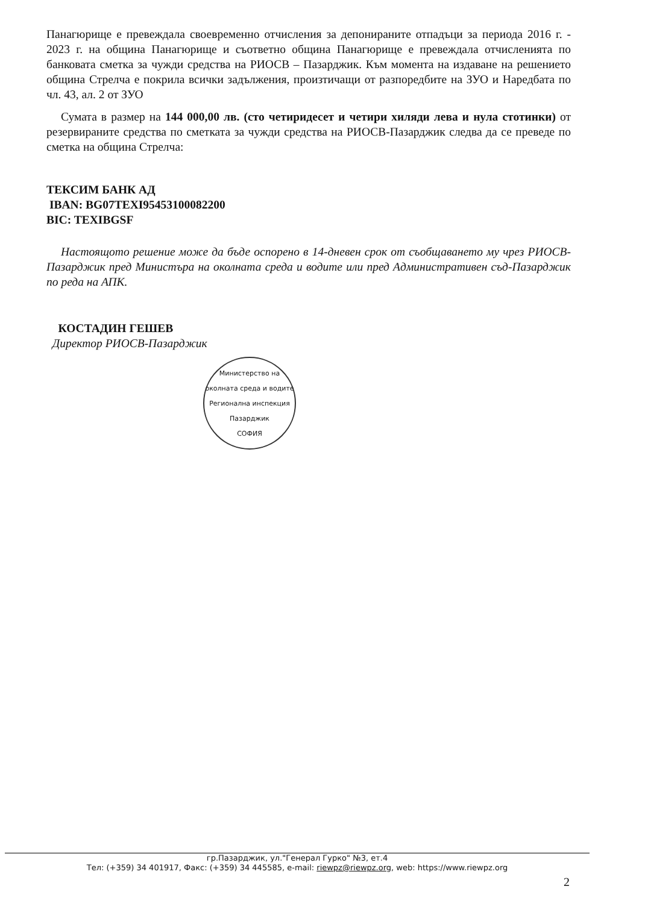Панагюрище е превеждала своевременно отчисления за депонираните отпадъци за периода 2016 г. - 2023 г. на община Панагюрище и съответно община Панагюрище е превеждала отчисленията по банковата сметка за чужди средства на РИОСВ – Пазарджик. Към момента на издаване на решението община Стрелча е покрила всички задължения, произтичащи от разпоредбите на ЗУО и Наредбата по чл. 43, ал. 2 от ЗУО
Сумата в размер на 144 000,00 лв. (сто четиридесет и четири хиляди лева и нула стотинки) от резервираните средства по сметката за чужди средства на РИОСВ-Пазарджик следва да се преведе по сметка на община Стрелча:
ТЕКСИМ БАНК АД
IBAN: BG07TEXI95453100082200
BIC: TEXIBGSF
Настоящото решение може да бъде оспорено в 14-дневен срок от съобщаването му чрез РИОСВ-Пазарджик пред Министъра на околната среда и водите или пред Административен съд-Пазарджик по реда на АПК.
КОСТАДИН ГЕШЕВ
Директор РИОСВ-Пазарджик
Министерство на околната среда и водите
Регионална инспекция Пазарджик
СОФИЯ
гр.Пазарджик, ул."Генерал Гурко" №3, ет.4
Тел: (+359) 34 401917, Факс: (+359) 34 445585, e-mail: riewpz@riewpz.org, web: https://www.riewpz.org
2